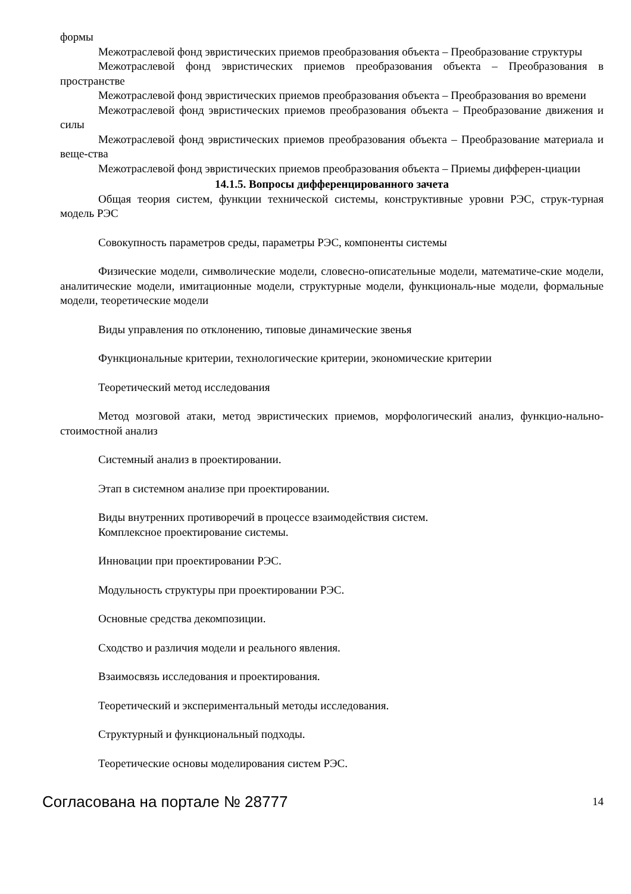формы
Межотраслевой фонд эвристических приемов преобразования объекта – Преобразование структуры
Межотраслевой фонд эвристических приемов преобразования объекта – Преобразования в пространстве
Межотраслевой фонд эвристических приемов преобразования объекта – Преобразования во времени
Межотраслевой фонд эвристических приемов преобразования объекта – Преобразование движения и силы
Межотраслевой фонд эвристических приемов преобразования объекта – Преобразование материала и веще-ства
Межотраслевой фонд эвристических приемов преобразования объекта – Приемы дифферен-циации
14.1.5. Вопросы дифференцированного зачета
Общая теория систем, функции технической системы, конструктивные уровни РЭС, струк-турная модель РЭС
Совокупность параметров среды, параметры РЭС, компоненты системы
Физические модели, символические модели, словесно-описательные модели, математиче-ские модели, аналитические модели, имитационные модели, структурные модели, функциональ-ные модели, формальные модели, теоретические модели
Виды управления по отклонению, типовые динамические звенья
Функциональные критерии, технологические критерии, экономические критерии
Теоретический метод исследования
Метод мозговой атаки, метод эвристических приемов, морфологический анализ, функцио-нально-стоимостной анализ
Системный анализ в проектировании.
Этап в системном анализе при проектировании.
Виды внутренних противоречий в процессе взаимодействия систем.
Комплексное проектирование системы.
Инновации при проектировании РЭС.
Модульность структуры при проектировании РЭС.
Основные средства декомпозиции.
Сходство и различия модели и реального явления.
Взаимосвязь исследования и проектирования.
Теоретический и экспериментальный методы исследования.
Структурный и функциональный подходы.
Теоретические основы моделирования систем РЭС.
Согласована на портале № 28777 14